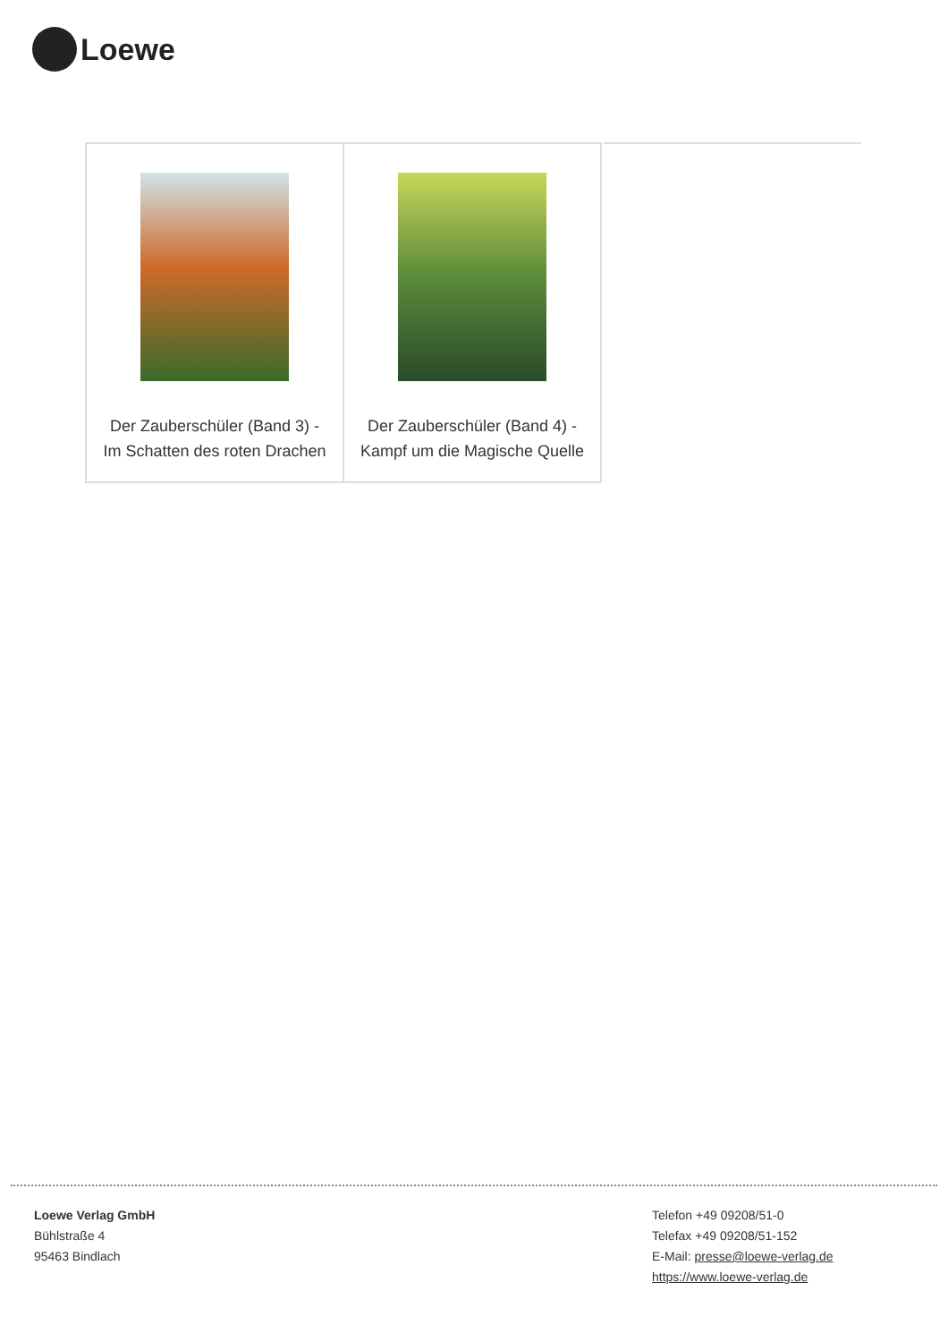Loewe
| Der Zauberschüler (Band 3) - Im Schatten des roten Drachen | Der Zauberschüler (Band 4) - Kampf um die Magische Quelle |
Loewe Verlag GmbH
Bühlstraße 4
95463 Bindlach
Telefon +49 09208/51-0
Telefax +49 09208/51-152
E-Mail: presse@loewe-verlag.de
https://www.loewe-verlag.de